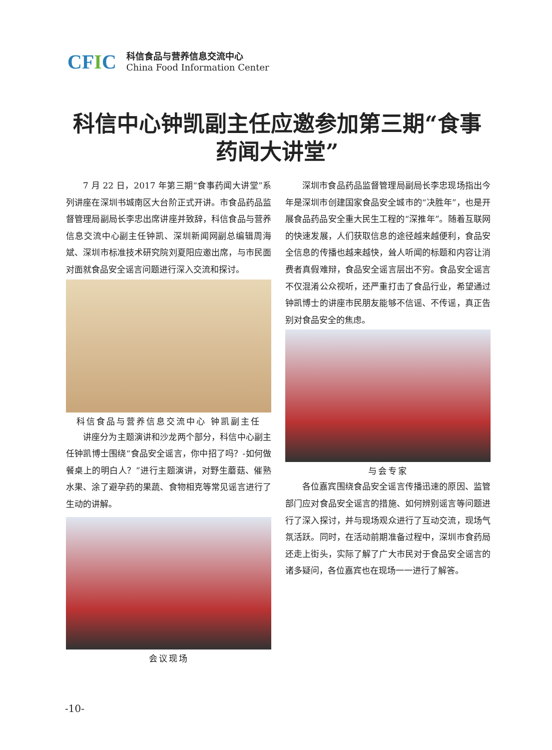CFIC
科信食品与营养信息交流中心
China Food Information Center
科信中心钟凯副主任应邀参加第三期“食事药闻大讲堂”
7 月 22 日，2017 年第三期“食事药闻大讲堂”系列讲座在深圳书城南区大台阶正式开讲。市食品药品监督管理局副局长李忠出席讲座并致辞，科信食品与营养信息交流中心副主任钟凯、深圳新闻网副总编辑周海斌、深圳市标准技术研究院刘夏阳应邀出席，与市民面对面就食品安全谣言问题进行深入交流和探讨。
科信食品与营养信息交流中心 钟凯副主任
讲座分为主题演讲和沙龙两个部分，科信中心副主任钟凯博士围绕“食品安全谣言，你中招了吗？-如何做餐桌上的明白人？”进行主题演讲，对野生蘑菇、催熟水果、涂了避孕药的果蔬、食物相克等常见谣言进行了生动的讲解。
会议现场
深圳市食品药品监督管理局副局长李忠现场指出今年是深圳市创建国家食品安全城市的“决胜年”，也是开展食品药品安全重大民生工程的“深推年”。随着互联网的快速发展，人们获取信息的途径越来越便利，食品安全信息的传播也越来越快，耸人听闻的标题和内容让消费者真假难辩，食品安全谣言层出不穷。食品安全谣言不仅混淆公众视听，还严重打击了食品行业，希望通过钟凯博士的讲座市民朋友能够不信谣、不传谣，真正告别对食品安全的焦虑。
与会专家
各位嘉宾围绕食品安全谣言传播迅速的原因、监管部门应对食品安全谣言的措施、如何辨别谣言等问题进行了深入探讨，并与现场观众进行了互动交流，现场气氛活跃。同时，在活动前期准备过程中，深圳市食药局还走上街头，实际了解了广大市民对于食品安全谣言的诸多疑问，各位嘉宾也在现场一一进行了解答。
-10-